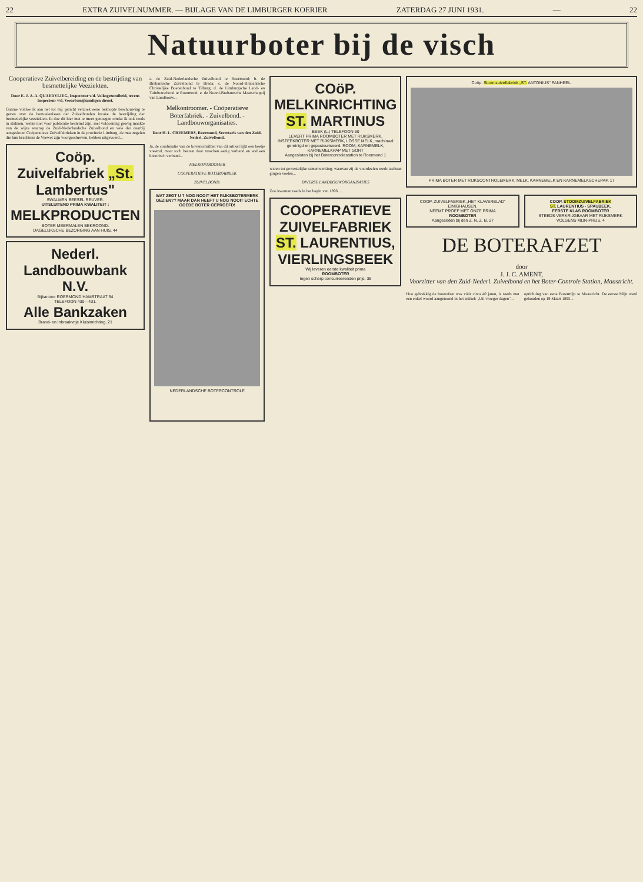22 EXTRA ZUIVELNUMMER. — BIJLAGE VAN DE LIMBURGER KOERIER ZATERDAG 27 JUNI 1931. — 22
Natuurboter bij de visch
Cooperatieve Zuivelbereiding en de bestrijding van besmettelijke Veeziekten.
Door E. J. A. A. QUAEDVLIEG, Inspecteur v/d. Volksgezondheid, tevens Inspecteur v/d. Veeartsenijkundigen dienst.
Gaarne voldoe ik aan het tot mij gericht verzoek eene beknopte beschouwing te geven over de bemoeienissen der Zuivelbonden inzake de bestrijding der besmettelijke veeziekten. Ik doe dit hier met te meer genoegen omdat ik ook reeds in stukken, welke niet voor publicatie bestemd zijn, met voldoening gewag maakte van de wijze waarop de Zuid-Nederlandsche Zuivelbond en vele der daarbij aangesloten Coöperatieve Zuivelfabrieken in de provincie Limburg, de maatregelen die hun krachtens de Veewet zijn voorgeschreven, hebben uitgevoerd...
Coöp. Zuivelfabriek „St. Lambertus"
SWALMEN BEESEL REUVER.
UITSLUITEND PRIMA KWALITEIT :
MELKPRODUCTEN
BOTER MEERMALEN BEKROOND.
DAGELIJKSCHE BEZORGING AAN HUIS. 44
Nederl. Landbouwbank N.V.
Bijkantoor ROERMOND HAMSTRAAT 54
TELEFOON 430—431.
Alle Bankzaken
Brand- en Inbraakvrije Kluisinrichting. 21
a. de Zuid-Nederlandsche Zuivelbond te Roermond; b. de Brabantsche Zuivelbond te Breda; c. de Noord-Brabantsche Christelijke Boerenbond te Tilburg; d. de Limburgsche Land- en Tuinbouwbond te Roermond; e. de Noord-Brabantsche Maatschappij van Landbouw...
Melkontroomer. - Coöperatieve Boterfabriek. - Zuivelbond. - Landbouworganisaties.
Door H. L. CREEMERS, Roermond, Secretaris van den Zuid-Nederl. Zuivelbond.
Ja, de combinatie van de bovenschriften van dit artikel lijkt een beetje vreemd, maar toch bestaat daar tusschen eenig verband en wel een historisch verband...
MELKONTROOMER
COöPERATIEVE BOTERFABRIEK
ZUIVELBOND.
WAT ZEGT U ? NOG NOOIT HET RIJKSBOTERMERK GEZIEN?? MAAR DAN HEEFT U NOG NOOIT ECHTE GOEDE BOTER GEPROEFD!
NEDERLANDSCHE BOTERCONTROLE
COöP. MELKINRICHTING
ST. MARTINUS
BEEK (L.) TELEFOON 60
LEVERT PRIMA ROOMBOTER MET RIJKSMERK, INSTEEKBOTER MET RIJKSMERK, LOSSE MELK, machinaal gereinigd en gepasteuriseerd. ROOM, KARNEMELK, KARNEMELKPAP MET GORT
Aangesloten bij het Botercontrolestation te Roermond 1
waren tot gewestelijke samenwerking, waarvan zij de voordeelen reeds tastbaar gingen voelen...
DIVERSE LANDBOUWORGANISATIES
Zoo kwamen reeds in het begin van 1896 ...
COOPERATIEVE ZUIVELFABRIEK
ST. LAURENTIUS, VIERLINGSBEEK
Wij leveren eerste kwaliteit prima
ROOMBOTER
tegen scherp concurreerenden prijs. 36
Coöp. Stoomzuivelfabriek „ST. ANTONIUS" PANHEEL.
PRIMA BOTER MET RIJKSCONTROLEMERK. MELK, KARNEMELK EN KARNEMELKSCHEPAP. 17
COOP. ZUIVELFABRIEK „HET KLAVERBLAD" EINIGHAUSEN.
NEEMT PROEF MET ONZE PRIMA
ROOMBOTER
Aangesloten bij den Z. N. Z. B. 27
COOP. STOOMZUIVELFABRIEK
ST. LAURENTIUS - SPAUBEEK.
EERSTE KLAS ROOMBOTER
STEEDS VERKRIJGBAAR MET RIJKSMERK VOLGENS MIJN-PRIJS. 4
DE BOTERAFZET
door
J. J. C. AMENT,
Voorzitter van den Zuid-Nederl. Zuivelbond en het Boter-Controle Station, Maastricht.
Hoe gebrekkig de boterafzet was vóór circa 40 jaren, is reeds met een enkel woord aangetoond in het artikel: „Uit vroeger dagen"...
oprichting van eene Botermijn te Maastricht. De eerste Mijn werd gehouden op 19 Maart 1895...